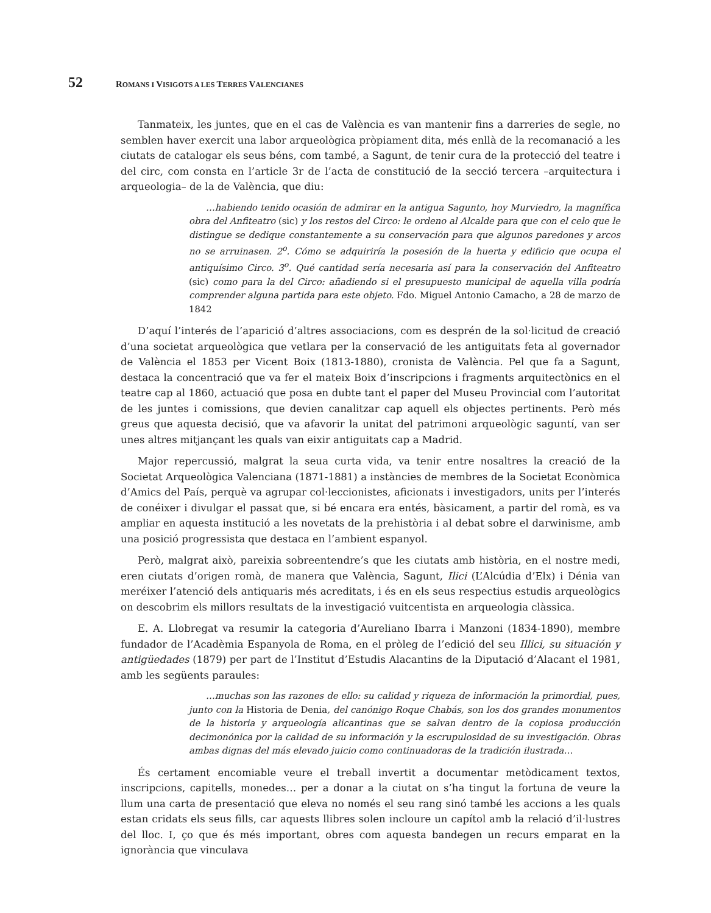52 ROMANS I VISIGOTS A LES TERRES VALENCIANES
Tanmateix, les juntes, que en el cas de València es van mantenir fins a darreries de segle, no semblen haver exercit una labor arqueològica pròpiament dita, més enllà de la recomanació a les ciutats de catalogar els seus béns, com també, a Sagunt, de tenir cura de la protecció del teatre i del circ, com consta en l’article 3r de l’acta de constitució de la secció tercera –arquitectura i arqueologia– de la de València, que diu:
…habiendo tenido ocasión de admirar en la antigua Sagunto, hoy Murviedro, la magnífica obra del Anfiteatro (sic) y los restos del Circo: le ordeno al Alcalde para que con el celo que le distingue se dedique constantemente a su conservación para que algunos paredones y arcos no se arruinasen. 2<sup>o</sup>. Cómo se adquiriría la posesión de la huerta y edificio que ocupa el antiquísimo Circo. 3<sup>o</sup>. Qué cantidad sería necesaria así para la conservación del Anfiteatro (sic) como para la del Circo: añadiendo si el presupuesto municipal de aquella villa podría comprender alguna partida para este objeto. Fdo. Miguel Antonio Camacho, a 28 de marzo de 1842
D’aquí l’interés de l’aparició d’altres associacions, com es desprén de la sol·licitud de creació d’una societat arqueològica que vetlara per la conservació de les antiguitats feta al governador de València el 1853 per Vicent Boix (1813-1880), cronista de València. Pel que fa a Sagunt, destaca la concentració que va fer el mateix Boix d’inscripcions i fragments arquitectònics en el teatre cap al 1860, actuació que posa en dubte tant el paper del Museu Provincial com l’autoritat de les juntes i comissions, que devien canalitzar cap aquell els objectes pertinents. Però més greus que aquesta decisió, que va afavorir la unitat del patrimoni arqueològic saguntí, van ser unes altres mitjançant les quals van eixir antiguitats cap a Madrid.
Major repercussió, malgrat la seua curta vida, va tenir entre nosaltres la creació de la Societat Arqueològica Valenciana (1871-1881) a instàncies de membres de la Societat Econòmica d’Amics del País, perquè va agrupar col·leccionistes, aficionats i investigadors, units per l’interés de conéixer i divulgar el passat que, si bé encara era entés, bàsicament, a partir del romà, es va ampliar en aquesta institució a les novetats de la prehistòria i al debat sobre el darwinisme, amb una posició progressista que destaca en l’ambient espanyol.
Però, malgrat això, pareixia sobreentendre’s que les ciutats amb història, en el nostre medi, eren ciutats d’origen romà, de manera que València, Sagunt, Ilici (L’Alcúdia d’Elx) i Dénia van meréixer l’atenció dels antiquaris més acreditats, i és en els seus respectius estudis arqueològics on descobrim els millors resultats de la investigació vuitcentista en arqueologia clàssica.
E. A. Llobregat va resumir la categoria d’Aureliano Ibarra i Manzoni (1834-1890), membre fundador de l’Acadèmia Espanyola de Roma, en el pròleg de l’edició del seu Illici, su situación y antigüedades (1879) per part de l’Institut d’Estudis Alacantins de la Diputació d’Alacant el 1981, amb les següents paraules:
…muchas son las razones de ello: su calidad y riqueza de información la primordial, pues, junto con la Historia de Denia, del canónigo Roque Chabás, son los dos grandes monumentos de la historia y arqueología alicantinas que se salvan dentro de la copiosa producción decimonónica por la calidad de su información y la escrupulosidad de su investigación. Obras ambas dignas del más elevado juicio como continuadoras de la tradición ilustrada…
És certament encomiable veure el treball invertit a documentar metòdicament textos, inscripcions, capitells, monedes… per a donar a la ciutat on s’ha tingut la fortuna de veure la llum una carta de presentació que eleva no només el seu rang sinó també les accions a les quals estan cridats els seus fills, car aquests llibres solen incloure un capítol amb la relació d’il·lustres del lloc. I, ço que és més important, obres com aquesta bandegen un recurs emparat en la ignorància que vinculava